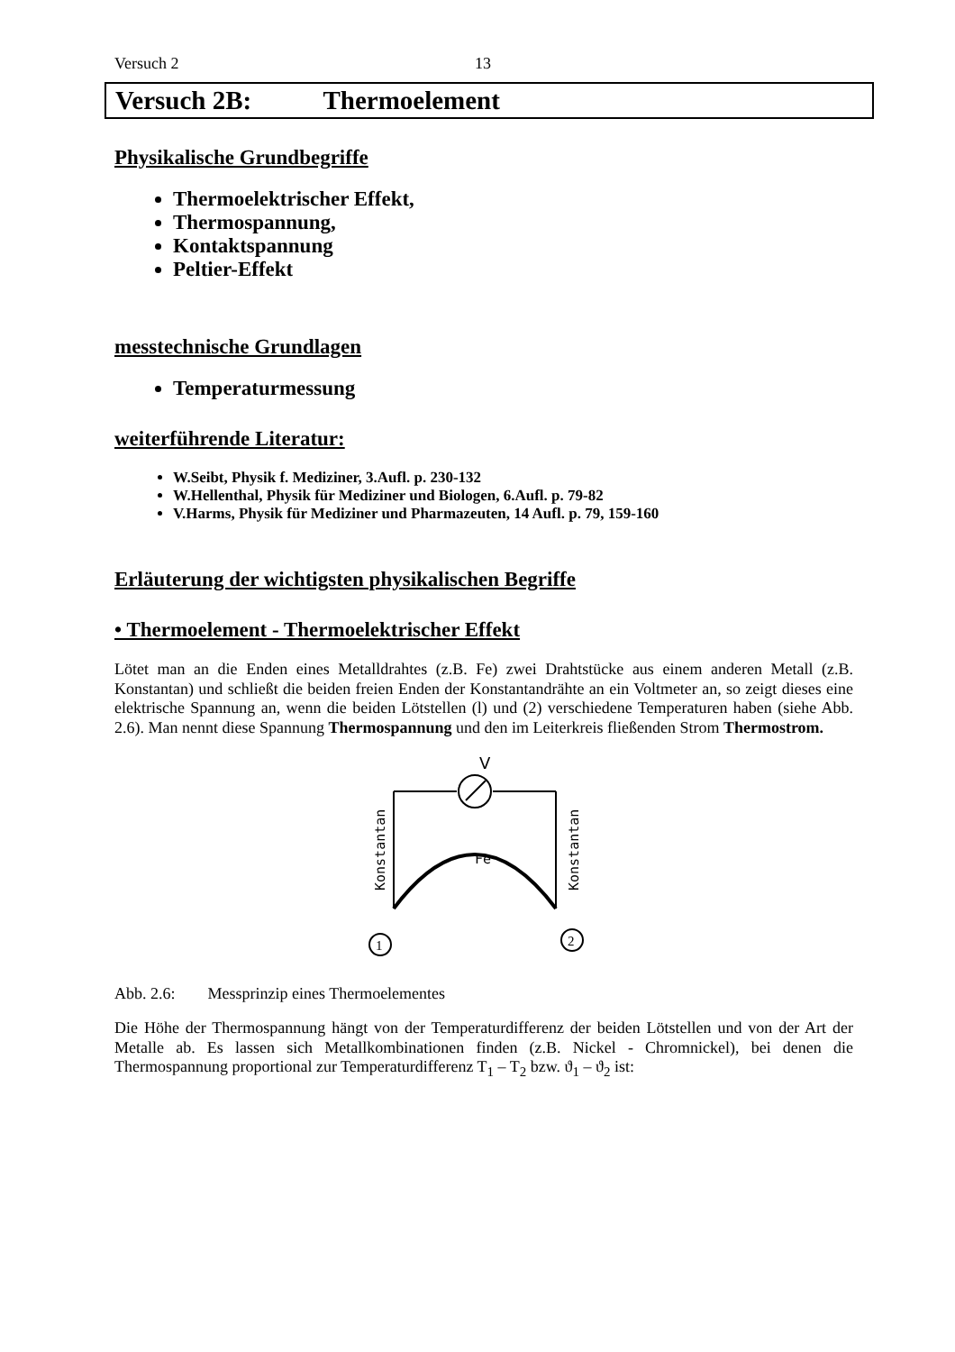Versuch 2 13
Versuch 2B: Thermoelement
Physikalische Grundbegriffe
Thermoelektrischer Effekt,
Thermospannung,
Kontaktspannung
Peltier-Effekt
messtechnische Grundlagen
Temperaturmessung
weiterführende Literatur:
W.Seibt, Physik f. Mediziner, 3.Aufl. p. 230-132
W.Hellenthal, Physik für Mediziner und Biologen, 6.Aufl. p. 79-82
V.Harms, Physik für Mediziner und Pharmazeuten, 14 Aufl. p. 79, 159-160
Erläuterung der wichtigsten physikalischen Begriffe
• Thermoelement - Thermoelektrischer Effekt
Lötet man an die Enden eines Metalldrahtes (z.B. Fe) zwei Drahtstücke aus einem anderen Metall (z.B. Konstantan) und schließt die beiden freien Enden der Konstantandrähte an ein Voltmeter an, so zeigt dieses eine elektrische Spannung an, wenn die beiden Lötstellen (l) und (2) verschiedene Temperaturen haben (siehe Abb. 2.6). Man nennt diese Spannung Thermospannung und den im Leiterkreis fließenden Strom Thermostrom.
V
Fe
Konstantan
Konstantan
1
2
Abb. 2.6: Messprinzip eines Thermoelementes
Die Höhe der Thermospannung hängt von der Temperaturdifferenz der beiden Lötstellen und von der Art der Metalle ab. Es lassen sich Metallkombinationen finden (z.B. Nickel - Chromnickel), bei denen die Thermospannung proportional zur Temperaturdifferenz T<sub>1</sub> – T<sub>2</sub> bzw. ϑ<sub>1</sub> – ϑ<sub>2</sub> ist: